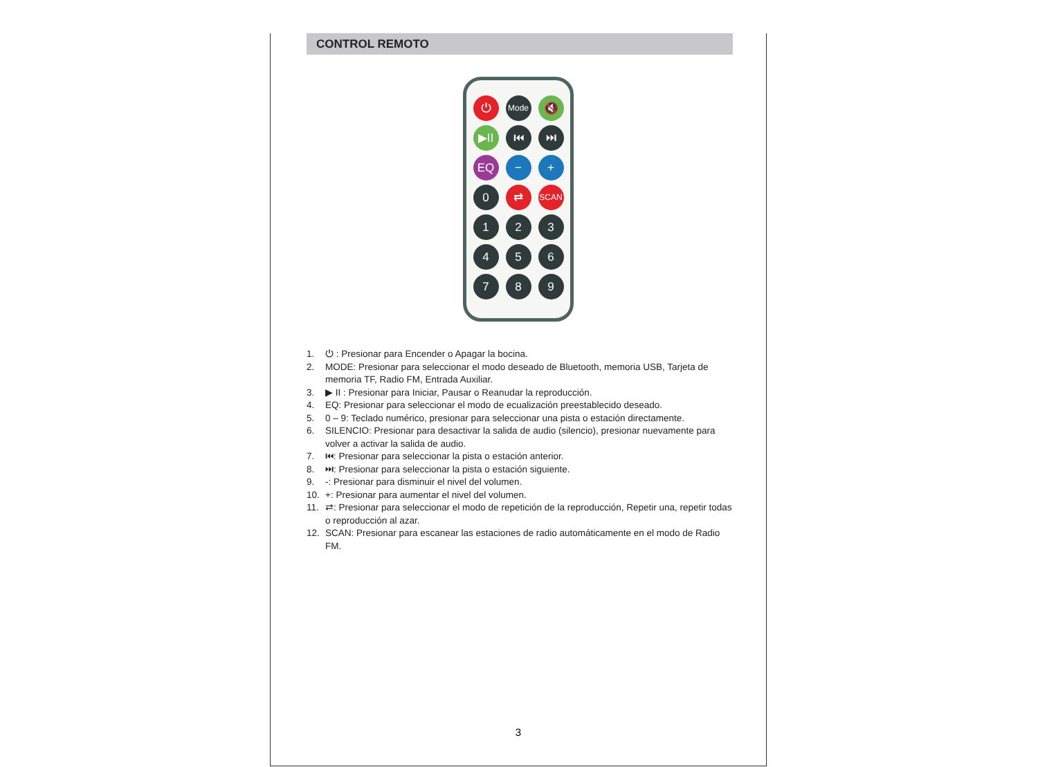CONTROL REMOTO
⏻
Mode
🔇
▶II
⏮
⏭
EQ
−
+
0
⇄
SCAN
1
2
3
4
5
6
7
8
9
1. ⏻ : Presionar para Encender o Apagar la bocina.
2. MODE: Presionar para seleccionar el modo deseado de Bluetooth, memoria USB, Tarjeta de memoria TF, Radio FM, Entrada Auxiliar.
3. ▶ II : Presionar para Iniciar, Pausar o Reanudar la reproducción.
4. EQ: Presionar para seleccionar el modo de ecualización preestablecido deseado.
5. 0 – 9: Teclado numérico, presionar para seleccionar una pista o estación directamente.
6. SILENCIO: Presionar para desactivar la salida de audio (silencio), presionar nuevamente para volver a activar la salida de audio.
7. ⏮: Presionar para seleccionar la pista o estación anterior.
8. ⏭: Presionar para seleccionar la pista o estación siguiente.
9. -: Presionar para disminuir el nivel del volumen.
10. +: Presionar para aumentar el nivel del volumen.
11. ⇄: Presionar para seleccionar el modo de repetición de la reproducción, Repetir una, repetir todas o reproducción al azar.
12. SCAN: Presionar para escanear las estaciones de radio automáticamente en el modo de Radio FM.
3